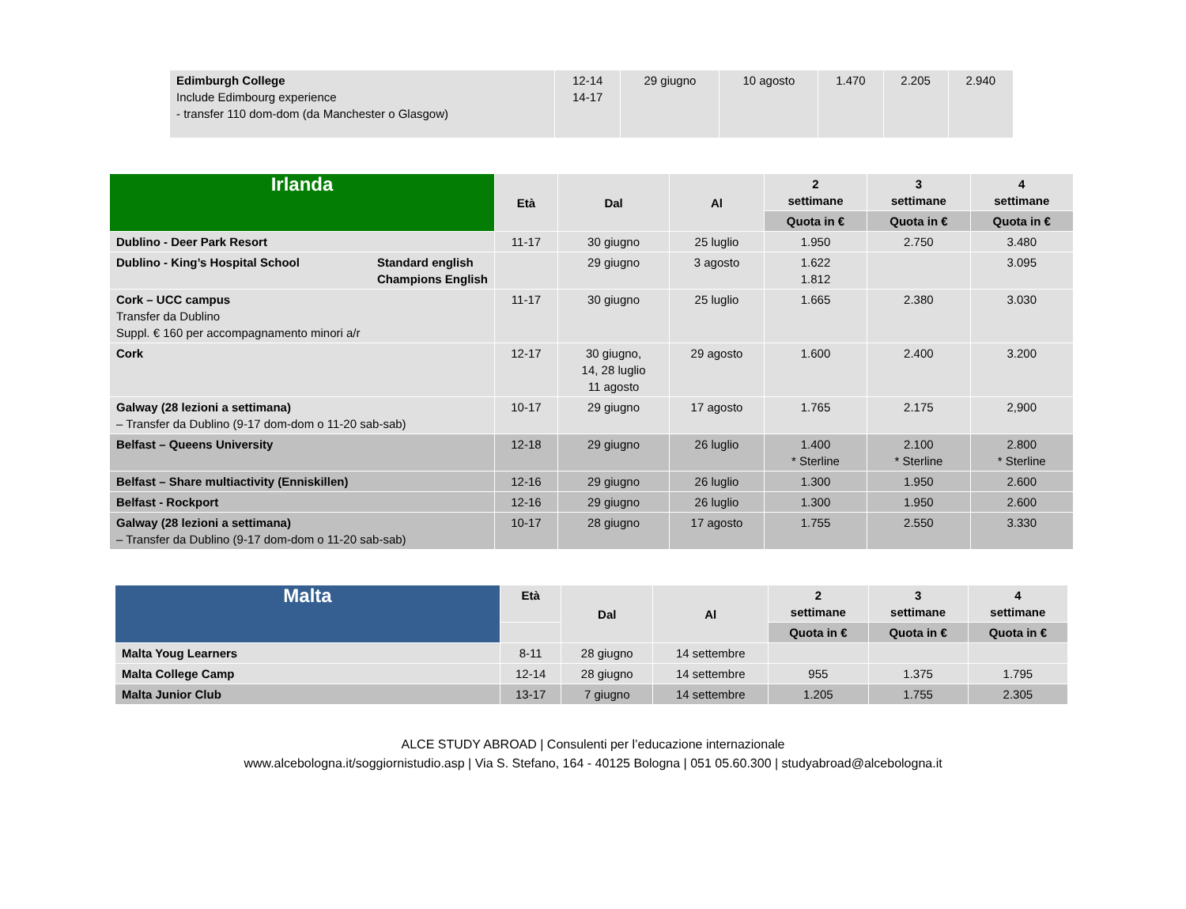| Edimburgh College Include Edimbourg experience - transfer 110 dom-dom (da Manchester o Glasgow) | 12-14 14-17 | 29 giugno | 10 agosto | 1.470 | 2.205 | 2.940 |
| Irlanda | Età | Dal | Al | 2 settimane | 3 settimane | 4 settimane |
| --- | --- | --- | --- | --- | --- | --- |
| | | | | Quota in € | Quota in € | Quota in € |
| Dublino - Deer Park Resort | 11-17 | 30 giugno | 25 luglio | 1.950 | 2.750 | 3.480 |
| Dublino - King’s Hospital School Standard english Champions English | | 29 giugno | 3 agosto | 1.622 1.812 | | 3.095 |
| Cork – UCC campus Transfer da Dublino Suppl. € 160 per accompagnamento minori a/r | 11-17 | 30 giugno | 25 luglio | 1.665 | 2.380 | 3.030 |
| Cork | 12-17 | 30 giugno, 14, 28 luglio 11 agosto | 29 agosto | 1.600 | 2.400 | 3.200 |
| Galway (28 lezioni a settimana) – Transfer da Dublino (9-17 dom-dom o 11-20 sab-sab) | 10-17 | 29 giugno | 17 agosto | 1.765 | 2.175 | 2,900 |
| Belfast – Queens University | 12-18 | 29 giugno | 26 luglio | 1.400 * Sterline | 2.100 * Sterline | 2.800 * Sterline |
| Belfast – Share multiactivity (Enniskillen) | 12-16 | 29 giugno | 26 luglio | 1.300 | 1.950 | 2.600 |
| Belfast - Rockport | 12-16 | 29 giugno | 26 luglio | 1.300 | 1.950 | 2.600 |
| Galway (28 lezioni a settimana) – Transfer da Dublino (9-17 dom-dom o 11-20 sab-sab) | 10-17 | 28 giugno | 17 agosto | 1.755 | 2.550 | 3.330 |
| Malta | Età | Dal | Al | 2 settimane | 3 settimane | 4 settimane |
| --- | --- | --- | --- | --- | --- | --- |
| | | | | Quota in € | Quota in € | Quota in € |
| Malta Youg Learners | 8-11 | 28 giugno | 14 settembre | | | |
| Malta College Camp | 12-14 | 28 giugno | 14 settembre | 955 | 1.375 | 1.795 |
| Malta Junior Club | 13-17 | 7 giugno | 14 settembre | 1.205 | 1.755 | 2.305 |
ALCE STUDY ABROAD | Consulenti per l’educazione internazionale
www.alcebologna.it/soggiornistudio.asp | Via S. Stefano, 164 - 40125 Bologna | 051 05.60.300 | studyabroad@alcebologna.it